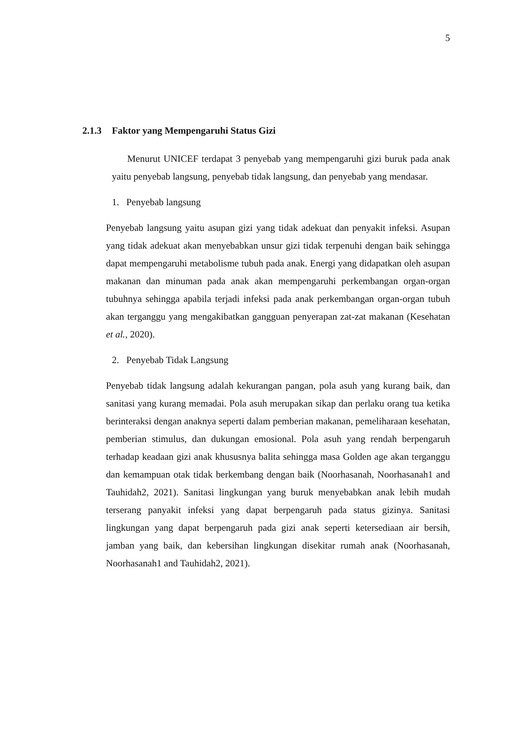5
2.1.3 Faktor yang Mempengaruhi Status Gizi
Menurut UNICEF terdapat 3 penyebab yang mempengaruhi gizi buruk pada anak yaitu penyebab langsung, penyebab tidak langsung, dan penyebab yang mendasar.
1. Penyebab langsung
Penyebab langsung yaitu asupan gizi yang tidak adekuat dan penyakit infeksi. Asupan yang tidak adekuat akan menyebabkan unsur gizi tidak terpenuhi dengan baik sehingga dapat mempengaruhi metabolisme tubuh pada anak. Energi yang didapatkan oleh asupan makanan dan minuman pada anak akan mempengaruhi perkembangan organ-organ tubuhnya sehingga apabila terjadi infeksi pada anak perkembangan organ-organ tubuh akan terganggu yang mengakibatkan gangguan penyerapan zat-zat makanan (Kesehatan et al., 2020).
2. Penyebab Tidak Langsung
Penyebab tidak langsung adalah kekurangan pangan, pola asuh yang kurang baik, dan sanitasi yang kurang memadai. Pola asuh merupakan sikap dan perlaku orang tua ketika berinteraksi dengan anaknya seperti dalam pemberian makanan, pemeliharaan kesehatan, pemberian stimulus, dan dukungan emosional. Pola asuh yang rendah berpengaruh terhadap keadaan gizi anak khususnya balita sehingga masa Golden age akan terganggu dan kemampuan otak tidak berkembang dengan baik (Noorhasanah, Noorhasanah1 and Tauhidah2, 2021). Sanitasi lingkungan yang buruk menyebabkan anak lebih mudah terserang panyakit infeksi yang dapat berpengaruh pada status gizinya. Sanitasi lingkungan yang dapat berpengaruh pada gizi anak seperti ketersediaan air bersih, jamban yang baik, dan kebersihan lingkungan disekitar rumah anak (Noorhasanah, Noorhasanah1 and Tauhidah2, 2021).